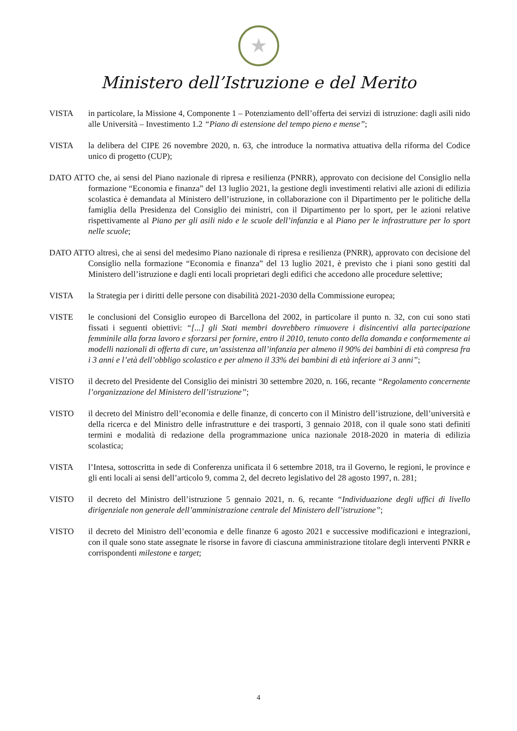★
Ministero dell’Istruzione e del Merito
VISTA in particolare, la Missione 4, Componente 1 – Potenziamento dell’offerta dei servizi di istruzione: dagli asili nido alle Università – Investimento 1.2 “Piano di estensione del tempo pieno e mense”;
VISTA la delibera del CIPE 26 novembre 2020, n. 63, che introduce la normativa attuativa della riforma del Codice unico di progetto (CUP);
DATO ATTO che, ai sensi del Piano nazionale di ripresa e resilienza (PNRR), approvato con decisione del Consiglio nella formazione “Economia e finanza” del 13 luglio 2021, la gestione degli investimenti relativi alle azioni di edilizia scolastica è demandata al Ministero dell’istruzione, in collaborazione con il Dipartimento per le politiche della famiglia della Presidenza del Consiglio dei ministri, con il Dipartimento per lo sport, per le azioni relative rispettivamente al Piano per gli asili nido e le scuole dell’infanzia e al Piano per le infrastrutture per lo sport nelle scuole;
DATO ATTO altresì, che ai sensi del medesimo Piano nazionale di ripresa e resilienza (PNRR), approvato con decisione del Consiglio nella formazione “Economia e finanza” del 13 luglio 2021, è previsto che i piani sono gestiti dal Ministero dell’istruzione e dagli enti locali proprietari degli edifici che accedono alle procedure selettive;
VISTA la Strategia per i diritti delle persone con disabilità 2021-2030 della Commissione europea;
VISTE le conclusioni del Consiglio europeo di Barcellona del 2002, in particolare il punto n. 32, con cui sono stati fissati i seguenti obiettivi: “[...] gli Stati membri dovrebbero rimuovere i disincentivi alla partecipazione femminile alla forza lavoro e sforzarsi per fornire, entro il 2010, tenuto conto della domanda e conformemente ai modelli nazionali di offerta di cure, un’assistenza all’infanzia per almeno il 90% dei bambini di età compresa fra i 3 anni e l’età dell’obbligo scolastico e per almeno il 33% dei bambini di età inferiore ai 3 anni”;
VISTO il decreto del Presidente del Consiglio dei ministri 30 settembre 2020, n. 166, recante “Regolamento concernente l’organizzazione del Ministero dell’istruzione”;
VISTO il decreto del Ministro dell’economia e delle finanze, di concerto con il Ministro dell’istruzione, dell’università e della ricerca e del Ministro delle infrastrutture e dei trasporti, 3 gennaio 2018, con il quale sono stati definiti termini e modalità di redazione della programmazione unica nazionale 2018-2020 in materia di edilizia scolastica;
VISTA l’Intesa, sottoscritta in sede di Conferenza unificata il 6 settembre 2018, tra il Governo, le regioni, le province e gli enti locali ai sensi dell’articolo 9, comma 2, del decreto legislativo del 28 agosto 1997, n. 281;
VISTO il decreto del Ministro dell’istruzione 5 gennaio 2021, n. 6, recante “Individuazione degli uffici di livello dirigenziale non generale dell’amministrazione centrale del Ministero dell’istruzione”;
VISTO il decreto del Ministro dell’economia e delle finanze 6 agosto 2021 e successive modificazioni e integrazioni, con il quale sono state assegnate le risorse in favore di ciascuna amministrazione titolare degli interventi PNRR e corrispondenti milestone e target;
4